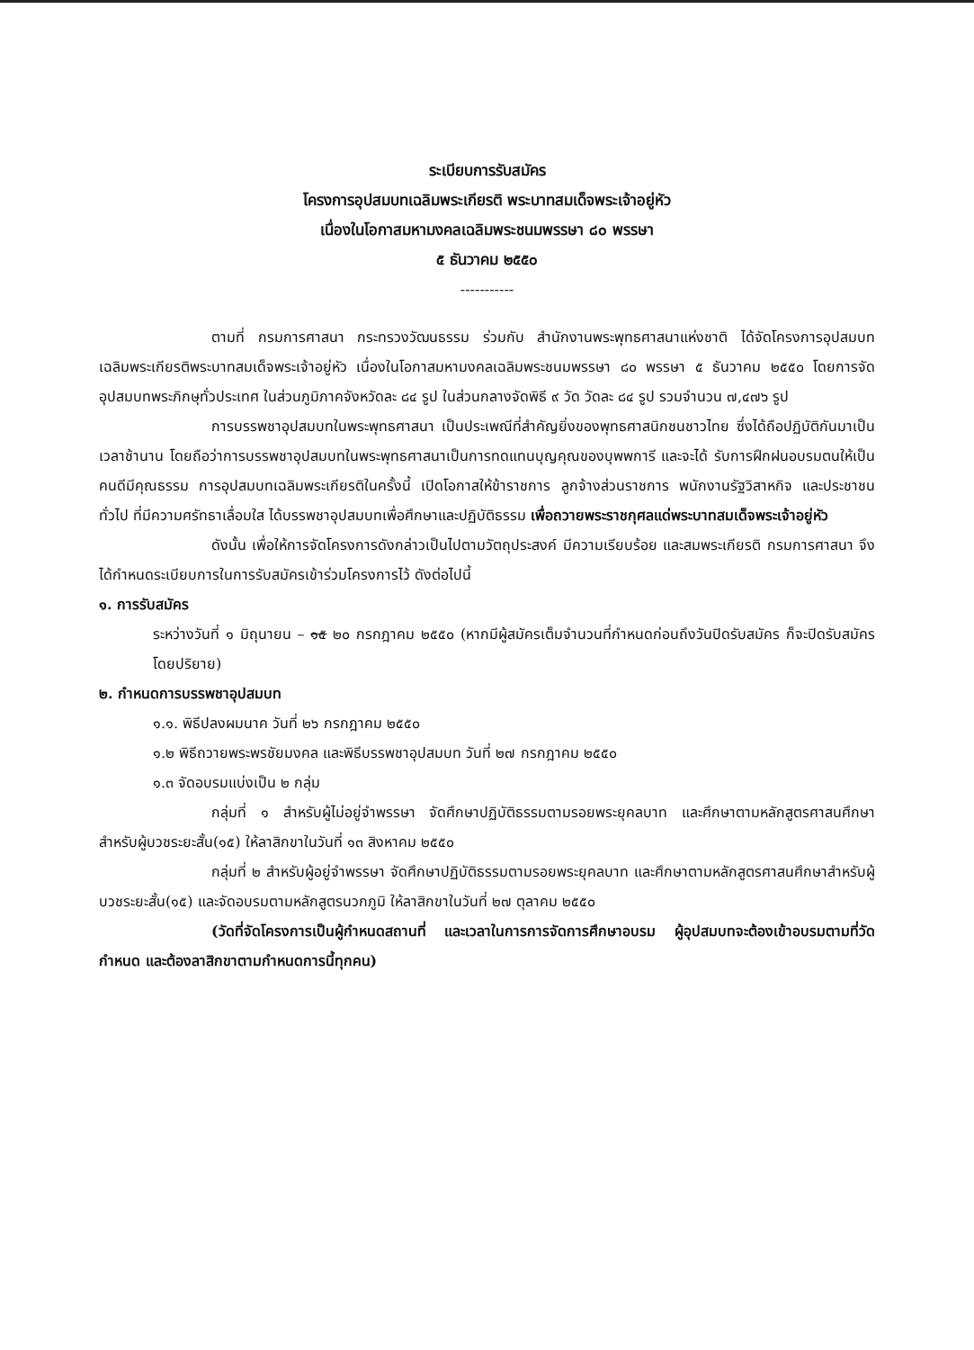ระเบียบการรับสมัคร
โครงการอุปสมบทเฉลิมพระเกียรติ พระบาทสมเด็จพระเจ้าอยู่หัว
เนื่องในโอกาสมหามงคลเฉลิมพระชนมพรรษา ๘๐ พรรษา
๕ ธันวาคม ๒๕๕๐
-----------
ตามที่ กรมการศาสนา กระทรวงวัฒนธรรม ร่วมกับ สำนักงานพระพุทธศาสนาแห่งชาติ ได้จัดโครงการอุปสมบทเฉลิมพระเกียรติพระบาทสมเด็จพระเจ้าอยู่หัว เนื่องในโอกาสมหามงคลเฉลิมพระชนมพรรษา ๘๐ พรรษา ๕ ธันวาคม ๒๕๕๐ โดยการจัดอุปสมบทพระภิกษุทั่วประเทศ ในส่วนภูมิภาคจังหวัดละ ๘๔ รูป ในส่วนกลางจัดพิธี ๙ วัด วัดละ ๘๔ รูป รวมจำนวน ๗,๔๗๖ รูป
การบรรพชาอุปสมบทในพระพุทธศาสนา เป็นประเพณีที่สำคัญยิ่งของพุทธศาสนิกชนชาวไทย ซึ่งได้ถือปฏิบัติกันมาเป็นเวลาช้านาน โดยถือว่าการบรรพชาอุปสมบทในพระพุทธศาสนาเป็นการทดแทนบุญคุณของบุพพการี และจะได้ รับการฝึกฝนอบรมตนให้เป็นคนดีมีคุณธรรม การอุปสมบทเฉลิมพระเกียรติในครั้งนี้ เปิดโอกาสให้ข้าราชการ ลูกจ้างส่วนราชการ พนักงานรัฐวิสาหกิจ และประชาชนทั่วไป ที่มีความศรัทธาเลื่อมใส ได้บรรพชาอุปสมบทเพื่อศึกษาและปฏิบัติธรรม เพื่อถวายพระราชกุศลแด่พระบาทสมเด็จพระเจ้าอยู่หัว
ดังนั้น เพื่อให้การจัดโครงการดังกล่าวเป็นไปตามวัตถุประสงค์ มีความเรียบร้อย และสมพระเกียรติ กรมการศาสนา จึงได้กำหนดระเบียบการในการรับสมัครเข้าร่วมโครงการไว้ ดังต่อไปนี้
๑. การรับสมัคร
ระหว่างวันที่ ๑ มิถุนายน – ๑๕ ๒๐ กรกฎาคม ๒๕๕๐ (หากมีผู้สมัครเต็มจำนวนที่กำหนดก่อนถึงวันปิดรับสมัคร ก็จะปิดรับสมัครโดยปริยาย)
๒. กำหนดการบรรพชาอุปสมบท
๑.๑. พิธีปลงผมนาค วันที่ ๒๖ กรกฎาคม ๒๕๕๐
๑.๒ พิธีถวายพระพรชัยมงคล และพิธีบรรพชาอุปสมบท วันที่ ๒๗ กรกฎาคม ๒๕๕๐
๑.๓ จัดอบรมแบ่งเป็น ๒ กลุ่ม
กลุ่มที่ ๑ สำหรับผู้ไม่อยู่จำพรรษา จัดศึกษาปฏิบัติธรรมตามรอยพระยุคลบาท และศึกษาตามหลักสูตรศาสนศึกษาสำหรับผู้บวชระยะสั้น(๑๕) ให้ลาสิกขาในวันที่ ๑๓ สิงหาคม ๒๕๕๐
กลุ่มที่ ๒ สำหรับผู้อยู่จำพรรษา จัดศึกษาปฏิบัติธรรมตามรอยพระยุคลบาท และศึกษาตามหลักสูตรศาสนศึกษาสำหรับผู้บวชระยะสั้น(๑๕) และจัดอบรมตามหลักสูตรนวกภูมิ ให้ลาสิกขาในวันที่ ๒๗ ตุลาคม ๒๕๕๐
(วัดที่จัดโครงการเป็นผู้กำหนดสถานที่ และเวลาในการการจัดการศึกษาอบรม ผู้อุปสมบทจะต้องเข้าอบรมตามที่วัดกำหนด และต้องลาสิกขาตามกำหนดการนี้ทุกคน)